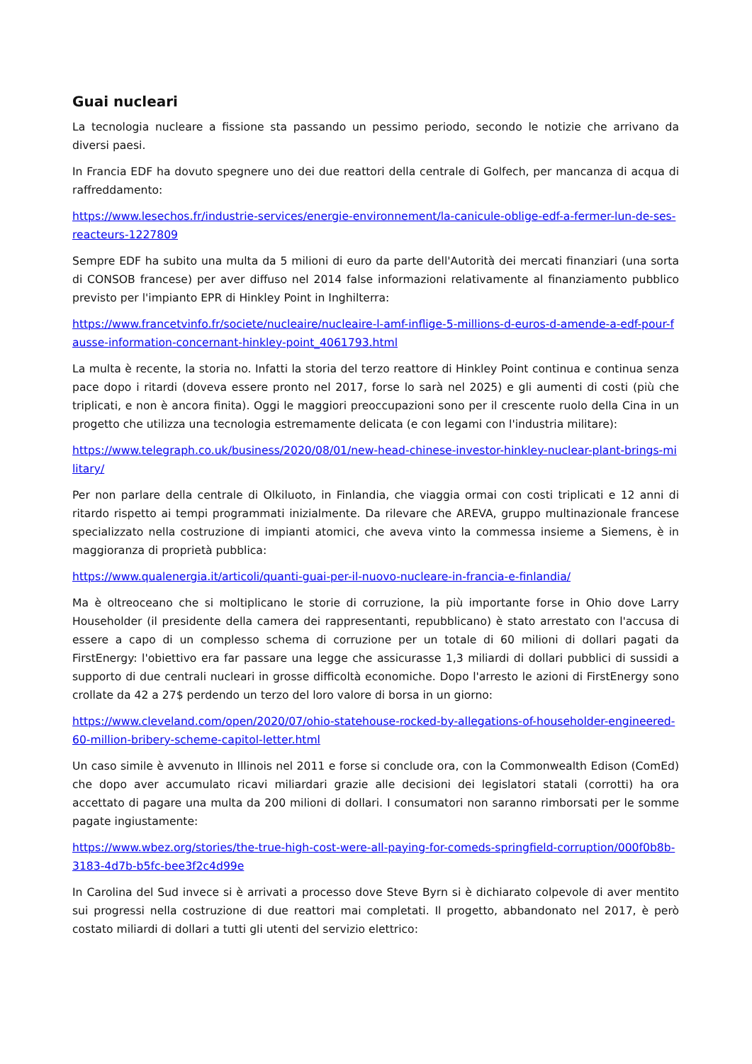Guai nucleari
La tecnologia nucleare a fissione sta passando un pessimo periodo, secondo le notizie che arrivano da diversi paesi.
In Francia EDF ha dovuto spegnere uno dei due reattori della centrale di Golfech, per mancanza di acqua di raffreddamento:
https://www.lesechos.fr/industrie-services/energie-environnement/la-canicule-oblige-edf-a-fermer-lun-de-ses-reacteurs-1227809
Sempre EDF ha subito una multa da 5 milioni di euro da parte dell'Autorità dei mercati finanziari (una sorta di CONSOB francese) per aver diffuso nel 2014 false informazioni relativamente al finanziamento pubblico previsto per l'impianto EPR di Hinkley Point in Inghilterra:
https://www.francetvinfo.fr/societe/nucleaire/nucleaire-l-amf-inflige-5-millions-d-euros-d-amende-a-edf-pour-fausse-information-concernant-hinkley-point_4061793.html
La multa è recente, la storia no. Infatti la storia del terzo reattore di Hinkley Point continua e continua senza pace dopo i ritardi (doveva essere pronto nel 2017, forse lo sarà nel 2025) e gli aumenti di costi (più che triplicati, e non è ancora finita). Oggi le maggiori preoccupazioni sono per il crescente ruolo della Cina in un progetto che utilizza una tecnologia estremamente delicata (e con legami con l'industria militare):
https://www.telegraph.co.uk/business/2020/08/01/new-head-chinese-investor-hinkley-nuclear-plant-brings-military/
Per non parlare della centrale di Olkiluoto, in Finlandia, che viaggia ormai con costi triplicati e 12 anni di ritardo rispetto ai tempi programmati inizialmente. Da rilevare che AREVA, gruppo multinazionale francese specializzato nella costruzione di impianti atomici, che aveva vinto la commessa insieme a Siemens, è in maggioranza di proprietà pubblica:
https://www.qualenergia.it/articoli/quanti-guai-per-il-nuovo-nucleare-in-francia-e-finlandia/
Ma è oltreoceano che si moltiplicano le storie di corruzione, la più importante forse in Ohio dove Larry Householder (il presidente della camera dei rappresentanti, repubblicano) è stato arrestato con l'accusa di essere a capo di un complesso schema di corruzione per un totale di 60 milioni di dollari pagati da FirstEnergy: l'obiettivo era far passare una legge che assicurasse 1,3 miliardi di dollari pubblici di sussidi a supporto di due centrali nucleari in grosse difficoltà economiche. Dopo l'arresto le azioni di FirstEnergy sono crollate da 42 a 27$ perdendo un terzo del loro valore di borsa in un giorno:
https://www.cleveland.com/open/2020/07/ohio-statehouse-rocked-by-allegations-of-householder-engineered-60-million-bribery-scheme-capitol-letter.html
Un caso simile è avvenuto in Illinois nel 2011 e forse si conclude ora, con la Commonwealth Edison (ComEd) che dopo aver accumulato ricavi miliardari grazie alle decisioni dei legislatori statali (corrotti) ha ora accettato di pagare una multa da 200 milioni di dollari. I consumatori non saranno rimborsati per le somme pagate ingiustamente:
https://www.wbez.org/stories/the-true-high-cost-were-all-paying-for-comeds-springfield-corruption/000f0b8b-3183-4d7b-b5fc-bee3f2c4d99e
In Carolina del Sud invece si è arrivati a processo dove Steve Byrn si è dichiarato colpevole di aver mentito sui progressi nella costruzione di due reattori mai completati. Il progetto, abbandonato nel 2017, è però costato miliardi di dollari a tutti gli utenti del servizio elettrico: